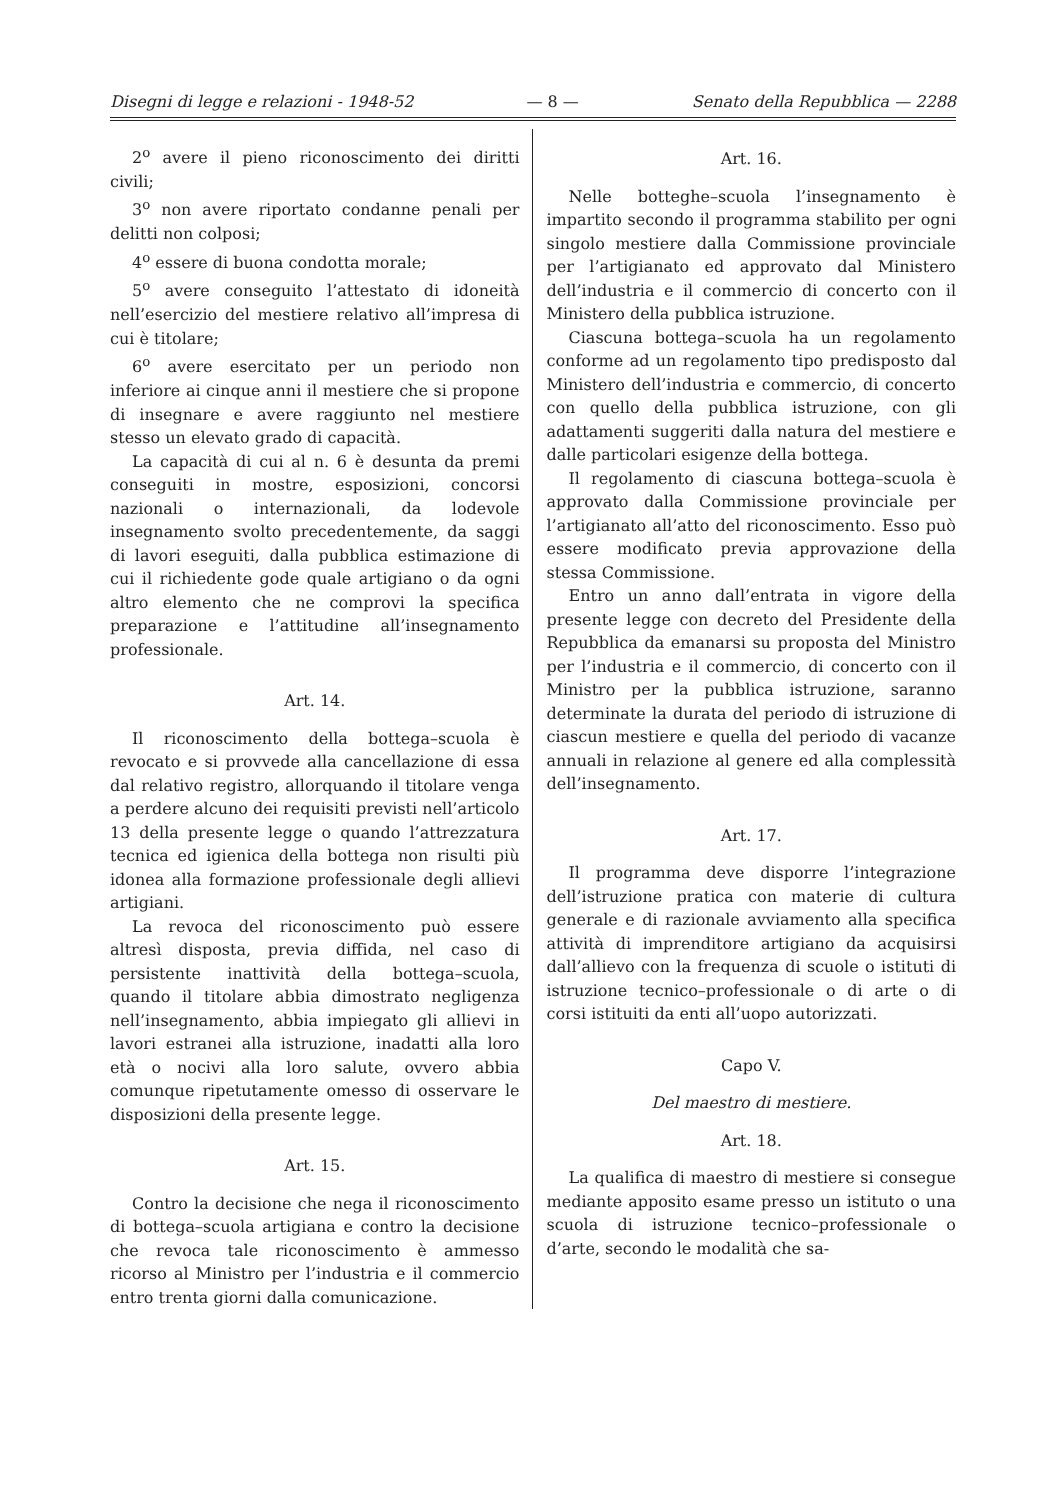Disegni di legge e relazioni - 1948-52 — 8 — Senato della Repubblica — 2288
2<sup>o</sup> avere il pieno riconoscimento dei diritti civili;
3<sup>o</sup> non avere riportato condanne penali per delitti non colposi;
4<sup>o</sup> essere di buona condotta morale;
5<sup>o</sup> avere conseguito l’attestato di idoneità nell’esercizio del mestiere relativo all’impresa di cui è titolare;
6<sup>o</sup> avere esercitato per un periodo non inferiore ai cinque anni il mestiere che si propone di insegnare e avere raggiunto nel mestiere stesso un elevato grado di capacità.
La capacità di cui al n. 6 è desunta da premi conseguiti in mostre, esposizioni, concorsi nazionali o internazionali, da lodevole insegnamento svolto precedentemente, da saggi di lavori eseguiti, dalla pubblica estimazione di cui il richiedente gode quale artigiano o da ogni altro elemento che ne comprovi la specifica preparazione e l’attitudine all’insegnamento professionale.
Art. 14.
Il riconoscimento della bottega–scuola è revocato e si provvede alla cancellazione di essa dal relativo registro, allorquando il titolare venga a perdere alcuno dei requisiti previsti nell’articolo 13 della presente legge o quando l’attrezzatura tecnica ed igienica della bottega non risulti più idonea alla formazione professionale degli allievi artigiani.
La revoca del riconoscimento può essere altresì disposta, previa diffida, nel caso di persistente inattività della bottega–scuola, quando il titolare abbia dimostrato negligenza nell’insegnamento, abbia impiegato gli allievi in lavori estranei alla istruzione, inadatti alla loro età o nocivi alla loro salute, ovvero abbia comunque ripetutamente omesso di osservare le disposizioni della presente legge.
Art. 15.
Contro la decisione che nega il riconoscimento di bottega–scuola artigiana e contro la decisione che revoca tale riconoscimento è ammesso ricorso al Ministro per l’industria e il commercio entro trenta giorni dalla comunicazione.
Art. 16.
Nelle botteghe–scuola l’insegnamento è impartito secondo il programma stabilito per ogni singolo mestiere dalla Commissione provinciale per l’artigianato ed approvato dal Ministero dell’industria e il commercio di concerto con il Ministero della pubblica istruzione.
Ciascuna bottega–scuola ha un regolamento conforme ad un regolamento tipo predisposto dal Ministero dell’industria e commercio, di concerto con quello della pubblica istruzione, con gli adattamenti suggeriti dalla natura del mestiere e dalle particolari esigenze della bottega.
Il regolamento di ciascuna bottega–scuola è approvato dalla Commissione provinciale per l’artigianato all’atto del riconoscimento. Esso può essere modificato previa approvazione della stessa Commissione.
Entro un anno dall’entrata in vigore della presente legge con decreto del Presidente della Repubblica da emanarsi su proposta del Ministro per l’industria e il commercio, di concerto con il Ministro per la pubblica istruzione, saranno determinate la durata del periodo di istruzione di ciascun mestiere e quella del periodo di vacanze annuali in relazione al genere ed alla complessità dell’insegnamento.
Art. 17.
Il programma deve disporre l’integrazione dell’istruzione pratica con materie di cultura generale e di razionale avviamento alla specifica attività di imprenditore artigiano da acquisirsi dall’allievo con la frequenza di scuole o istituti di istruzione tecnico–professionale o di arte o di corsi istituiti da enti all’uopo autorizzati.
Capo V.
Del maestro di mestiere.
Art. 18.
La qualifica di maestro di mestiere si consegue mediante apposito esame presso un istituto o una scuola di istruzione tecnico–professionale o d’arte, secondo le modalità che sa-